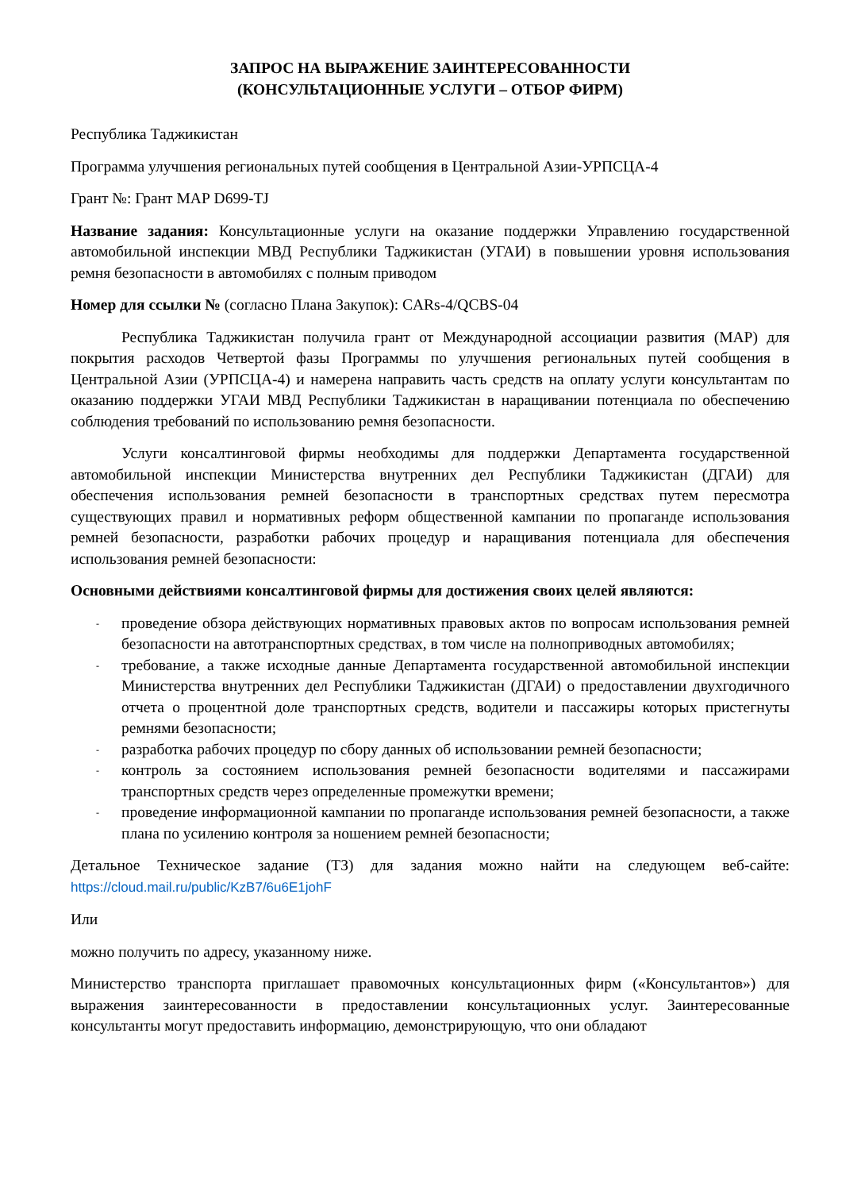ЗАПРОС НА ВЫРАЖЕНИЕ ЗАИНТЕРЕСОВАННОСТИ
(КОНСУЛЬТАЦИОННЫЕ УСЛУГИ – ОТБОР ФИРМ)
Республика Таджикистан
Программа улучшения региональных путей сообщения в Центральной Азии-УРПСЦА-4
Грант №: Грант МАР D699-TJ
Название задания: Консультационные услуги на оказание поддержки Управлению государственной автомобильной инспекции МВД Республики Таджикистан (УГАИ) в повышении уровня использования ремня безопасности в автомобилях с полным приводом
Номер для ссылки № (согласно Плана Закупок): CARs-4/QCBS-04
Республика Таджикистан получила грант от Международной ассоциации развития (МАР) для покрытия расходов Четвертой фазы Программы по улучшения региональных путей сообщения в Центральной Азии (УРПСЦА-4) и намерена направить часть средств на оплату услуги консультантам по оказанию поддержки УГАИ МВД Республики Таджикистан в наращивании потенциала по обеспечению соблюдения требований по использованию ремня безопасности.
Услуги консалтинговой фирмы необходимы для поддержки Департамента государственной автомобильной инспекции Министерства внутренних дел Республики Таджикистан (ДГАИ) для обеспечения использования ремней безопасности в транспортных средствах путем пересмотра существующих правил и нормативных реформ общественной кампании по пропаганде использования ремней безопасности, разработки рабочих процедур и наращивания потенциала для обеспечения использования ремней безопасности:
Основными действиями консалтинговой фирмы для достижения своих целей являются:
- проведение обзора действующих нормативных правовых актов по вопросам использования ремней безопасности на автотранспортных средствах, в том числе на полноприводных автомобилях;
- требование, а также исходные данные Департамента государственной автомобильной инспекции Министерства внутренних дел Республики Таджикистан (ДГАИ) о предоставлении двухгодичного отчета о процентной доле транспортных средств, водители и пассажиры которых пристегнуты ремнями безопасности;
- разработка рабочих процедур по сбору данных об использовании ремней безопасности;
- контроль за состоянием использования ремней безопасности водителями и пассажирами транспортных средств через определенные промежутки времени;
- проведение информационной кампании по пропаганде использования ремней безопасности, а также плана по усилению контроля за ношением ремней безопасности;
Детальное Техническое задание (ТЗ) для задания можно найти на следующем веб-сайте: https://cloud.mail.ru/public/KzB7/6u6E1johF
Или
можно получить по адресу, указанному ниже.
Министерство транспорта приглашает правомочных консультационных фирм («Консультантов») для выражения заинтересованности в предоставлении консультационных услуг. Заинтересованные консультанты могут предоставить информацию, демонстрирующую, что они обладают